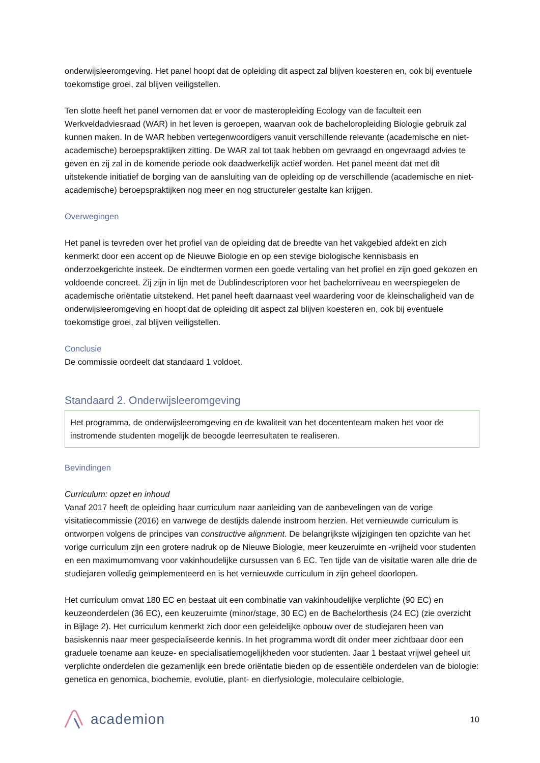onderwijsleeromgeving. Het panel hoopt dat de opleiding dit aspect zal blijven koesteren en, ook bij eventuele toekomstige groei, zal blijven veiligstellen.
Ten slotte heeft het panel vernomen dat er voor de masteropleiding Ecology van de faculteit een Werkveldadviesraad (WAR) in het leven is geroepen, waarvan ook de bacheloropleiding Biologie gebruik zal kunnen maken. In de WAR hebben vertegenwoordigers vanuit verschillende relevante (academische en niet-academische) beroepspraktijken zitting. De WAR zal tot taak hebben om gevraagd en ongevraagd advies te geven en zij zal in de komende periode ook daadwerkelijk actief worden. Het panel meent dat met dit uitstekende initiatief de borging van de aansluiting van de opleiding op de verschillende (academische en niet-academische) beroepspraktijken nog meer en nog structureler gestalte kan krijgen.
Overwegingen
Het panel is tevreden over het profiel van de opleiding dat de breedte van het vakgebied afdekt en zich kenmerkt door een accent op de Nieuwe Biologie en op een stevige biologische kennisbasis en onderzoekgerichte insteek. De eindtermen vormen een goede vertaling van het profiel en zijn goed gekozen en voldoende concreet. Zij zijn in lijn met de Dublindescriptoren voor het bachelorniveau en weerspiegelen de academische oriëntatie uitstekend. Het panel heeft daarnaast veel waardering voor de kleinschaligheid van de onderwijsleeromgeving en hoopt dat de opleiding dit aspect zal blijven koesteren en, ook bij eventuele toekomstige groei, zal blijven veiligstellen.
Conclusie
De commissie oordeelt dat standaard 1 voldoet.
Standaard 2. Onderwijsleeromgeving
Het programma, de onderwijsleeromgeving en de kwaliteit van het docententeam maken het voor de instromende studenten mogelijk de beoogde leerresultaten te realiseren.
Bevindingen
Curriculum: opzet en inhoud
Vanaf 2017 heeft de opleiding haar curriculum naar aanleiding van de aanbevelingen van de vorige visitatiecommissie (2016) en vanwege de destijds dalende instroom herzien. Het vernieuwde curriculum is ontworpen volgens de principes van constructive alignment. De belangrijkste wijzigingen ten opzichte van het vorige curriculum zijn een grotere nadruk op de Nieuwe Biologie, meer keuzeruimte en -vrijheid voor studenten en een maximumomvang voor vakinhoudelijke cursussen van 6 EC. Ten tijde van de visitatie waren alle drie de studiejaren volledig geïmplementeerd en is het vernieuwde curriculum in zijn geheel doorlopen.
Het curriculum omvat 180 EC en bestaat uit een combinatie van vakinhoudelijke verplichte (90 EC) en keuzeonderdelen (36 EC), een keuzeruimte (minor/stage, 30 EC) en de Bachelorthesis (24 EC) (zie overzicht in Bijlage 2). Het curriculum kenmerkt zich door een geleidelijke opbouw over de studiejaren heen van basiskennis naar meer gespecialiseerde kennis. In het programma wordt dit onder meer zichtbaar door een graduele toename aan keuze- en specialisatiemogelijkheden voor studenten. Jaar 1 bestaat vrijwel geheel uit verplichte onderdelen die gezamenlijk een brede oriëntatie bieden op de essentiële onderdelen van de biologie: genetica en genomica, biochemie, evolutie, plant- en dierfysiologie, moleculaire celbiologie,
academion
10